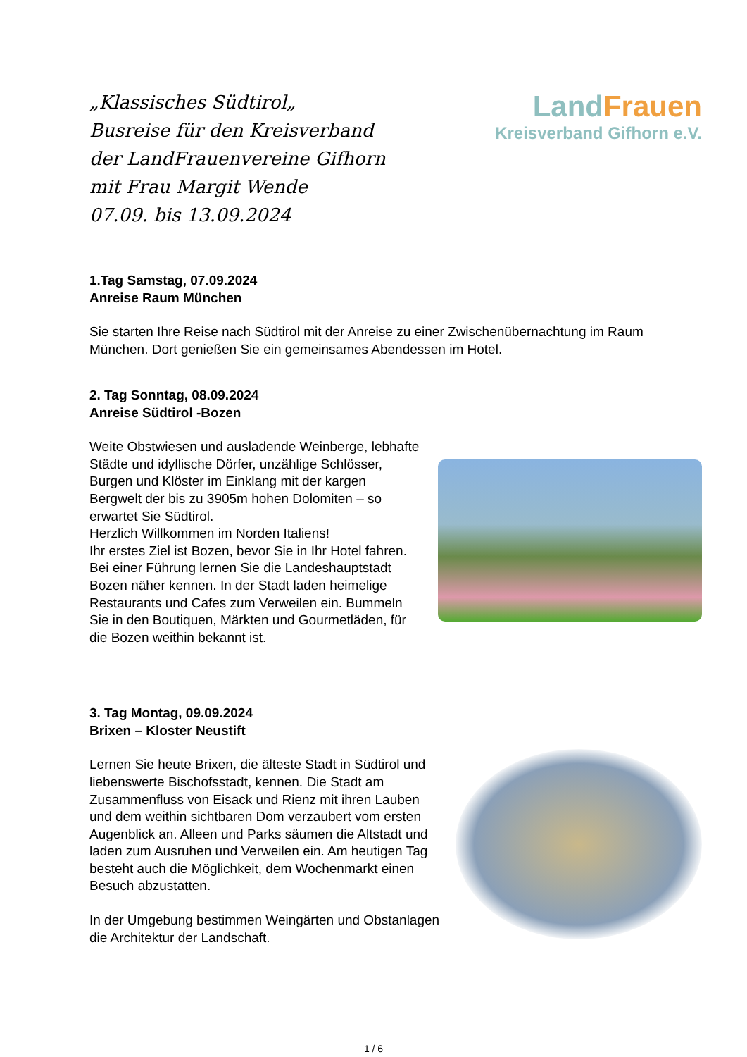„Klassisches Südtirol„
Busreise für den Kreisverband
der LandFrauenvereine Gifhorn
mit Frau Margit Wende
07.09. bis 13.09.2024
LandFrauen
Kreisverband Gifhorn e.V.
1.Tag Samstag, 07.09.2024
Anreise Raum München
Sie starten Ihre Reise nach Südtirol mit der Anreise zu einer Zwischenübernachtung im Raum München. Dort genießen Sie ein gemeinsames Abendessen im Hotel.
2. Tag Sonntag, 08.09.2024
Anreise Südtirol -Bozen
Weite Obstwiesen und ausladende Weinberge, lebhafte Städte und idyllische Dörfer, unzählige Schlösser, Burgen und Klöster im Einklang mit der kargen Bergwelt der bis zu 3905m hohen Dolomiten – so erwartet Sie Südtirol.
Herzlich Willkommen im Norden Italiens!
Ihr erstes Ziel ist Bozen, bevor Sie in Ihr Hotel fahren. Bei einer Führung lernen Sie die Landeshauptstadt Bozen näher kennen. In der Stadt laden heimelige Restaurants und Cafes zum Verweilen ein. Bummeln Sie in den Boutiquen, Märkten und Gourmetläden, für die Bozen weithin bekannt ist.
3. Tag Montag, 09.09.2024
Brixen – Kloster Neustift
Lernen Sie heute Brixen, die älteste Stadt in Südtirol und liebenswerte Bischofsstadt, kennen. Die Stadt am Zusammenfluss von Eisack und Rienz mit ihren Lauben und dem weithin sichtbaren Dom verzaubert vom ersten Augenblick an. Alleen und Parks säumen die Altstadt und laden zum Ausruhen und Verweilen ein. Am heutigen Tag besteht auch die Möglichkeit, dem Wochenmarkt einen Besuch abzustatten.
In der Umgebung bestimmen Weingärten und Obstanlagen die Architektur der Landschaft.
1 / 6